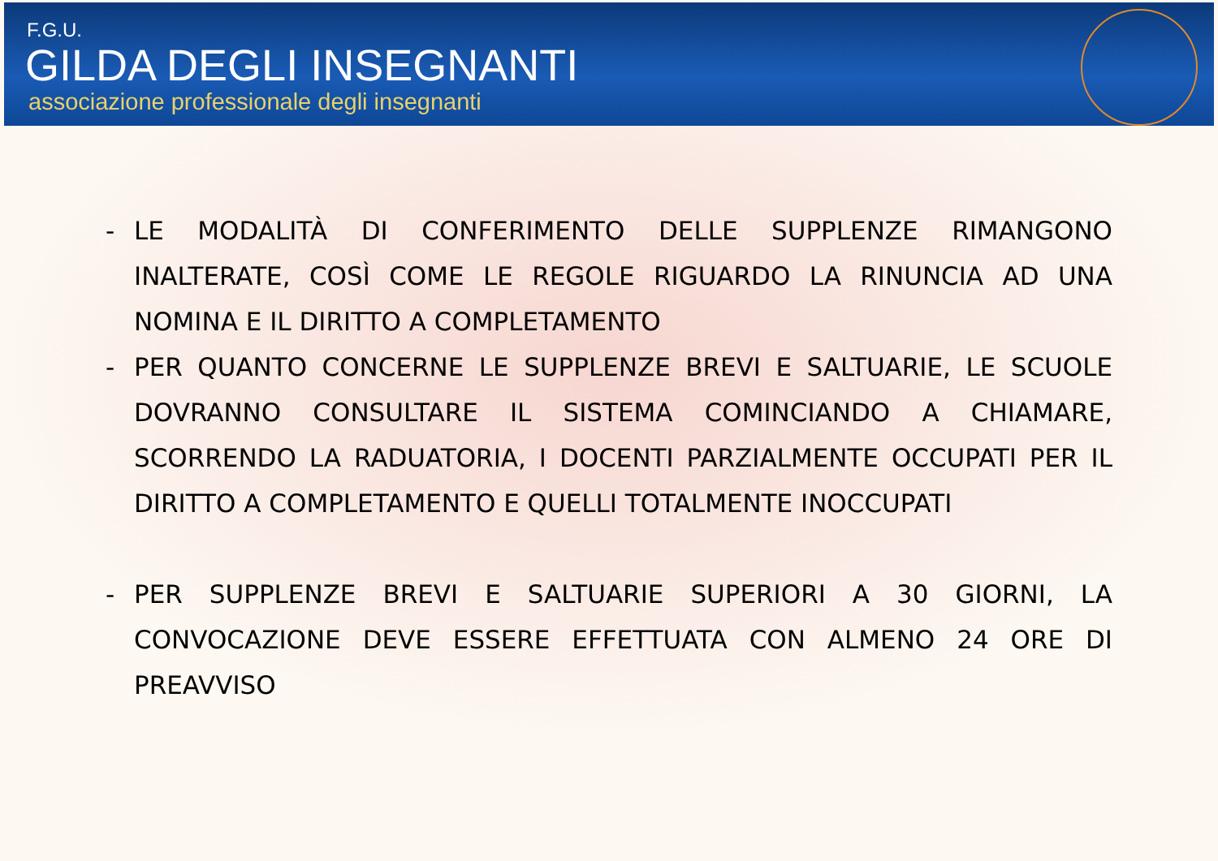F.G.U.
GILDA DEGLI INSEGNANTI
associazione professionale degli insegnanti
- LE MODALITÀ DI CONFERIMENTO DELLE SUPPLENZE RIMANGONO INALTERATE, COSÌ COME LE REGOLE RIGUARDO LA RINUNCIA AD UNA NOMINA E IL DIRITTO A COMPLETAMENTO
- PER QUANTO CONCERNE LE SUPPLENZE BREVI E SALTUARIE, LE SCUOLE DOVRANNO CONSULTARE IL SISTEMA COMINCIANDO A CHIAMARE, SCORRENDO LA RADUATORIA, I DOCENTI PARZIALMENTE OCCUPATI PER IL DIRITTO A COMPLETAMENTO E QUELLI TOTALMENTE INOCCUPATI
- PER SUPPLENZE BREVI E SALTUARIE SUPERIORI A 30 GIORNI, LA CONVOCAZIONE DEVE ESSERE EFFETTUATA CON ALMENO 24 ORE DI PREAVVISO